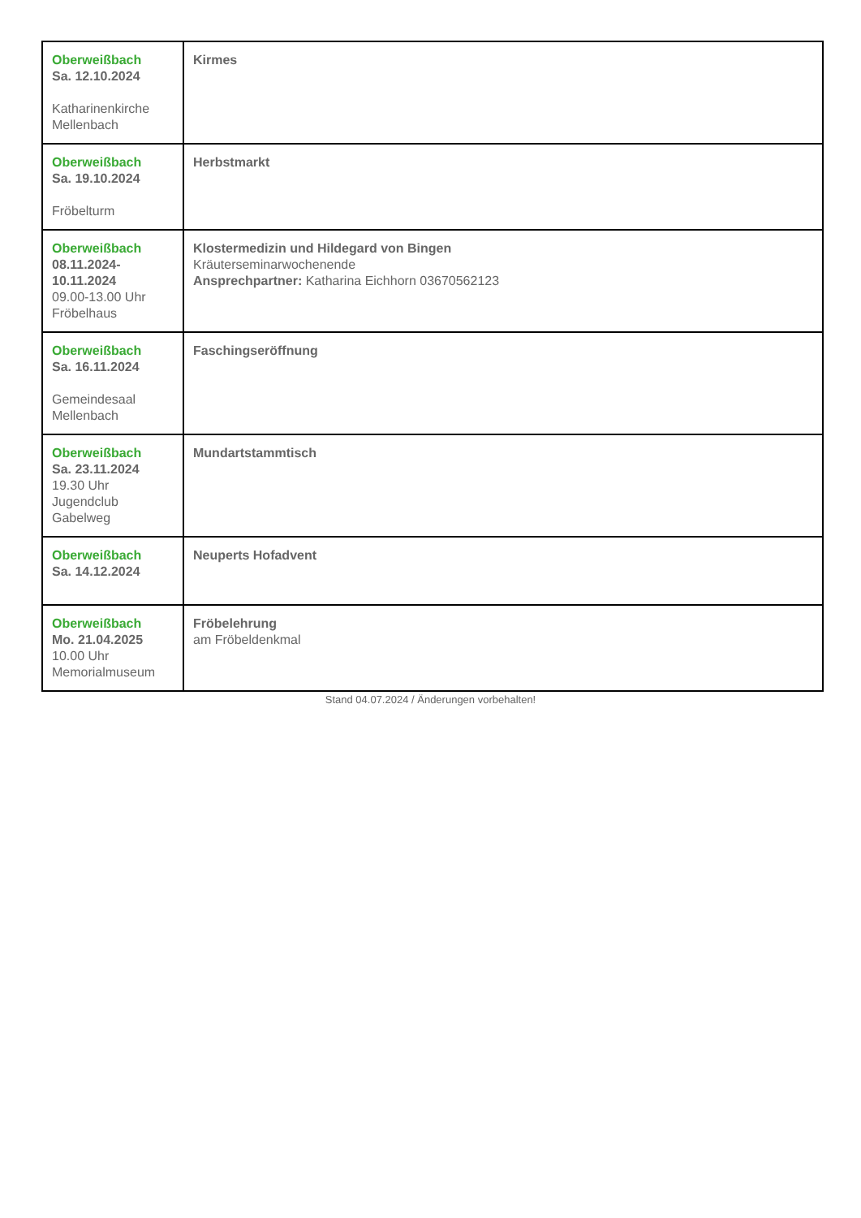| Oberweißbach Sa. 12.10.2024 Katharinenkirche Mellenbach | Kirmes |
| Oberweißbach Sa. 19.10.2024 Fröbelturm | Herbstmarkt |
| Oberweißbach 08.11.2024- 10.11.2024 09.00-13.00 Uhr Fröbelhaus | Klostermedizin und Hildegard von Bingen Kräuterseminarwochenende Ansprechpartner: Katharina Eichhorn 03670562123 |
| Oberweißbach Sa. 16.11.2024 Gemeindesaal Mellenbach | Faschingseröffnung |
| Oberweißbach Sa. 23.11.2024 19.30 Uhr Jugendclub Gabelweg | Mundartstammtisch |
| Oberweißbach Sa. 14.12.2024 | Neuperts Hofadvent |
| Oberweißbach Mo. 21.04.2025 10.00 Uhr Memorialmuseum | Fröbelehrung am Fröbeldenkmal |
Stand 04.07.2024 / Änderungen vorbehalten!